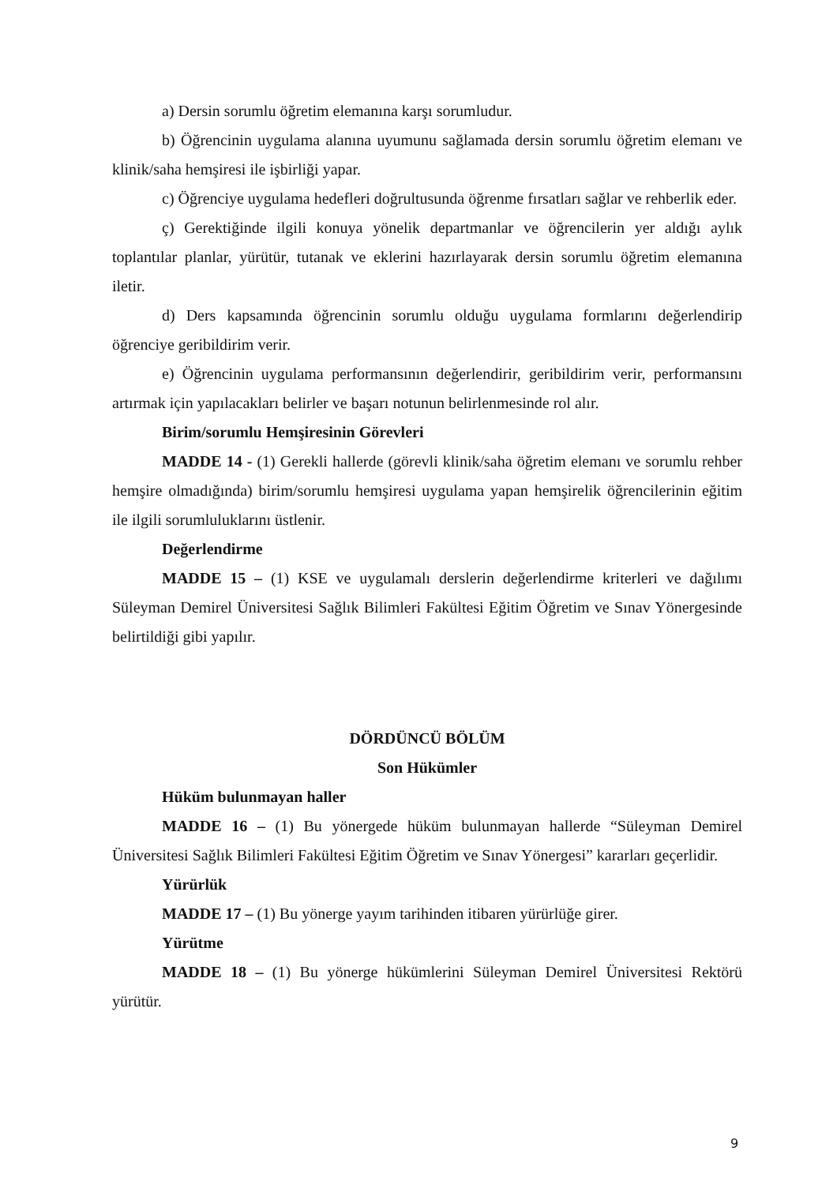a) Dersin sorumlu öğretim elemanına karşı sorumludur.
b) Öğrencinin uygulama alanına uyumunu sağlamada dersin sorumlu öğretim elemanı ve klinik/saha hemşiresi ile işbirliği yapar.
c) Öğrenciye uygulama hedefleri doğrultusunda öğrenme fırsatları sağlar ve rehberlik eder.
ç) Gerektiğinde ilgili konuya yönelik departmanlar ve öğrencilerin yer aldığı aylık toplantılar planlar, yürütür, tutanak ve eklerini hazırlayarak dersin sorumlu öğretim elemanına iletir.
d) Ders kapsamında öğrencinin sorumlu olduğu uygulama formlarını değerlendirip öğrenciye geribildirim verir.
e) Öğrencinin uygulama performansının değerlendirir, geribildirim verir, performansını artırmak için yapılacakları belirler ve başarı notunun belirlenmesinde rol alır.
Birim/sorumlu Hemşiresinin Görevleri
MADDE 14 - (1) Gerekli hallerde (görevli klinik/saha öğretim elemanı ve sorumlu rehber hemşire olmadığında) birim/sorumlu hemşiresi uygulama yapan hemşirelik öğrencilerinin eğitim ile ilgili sorumluluklarını üstlenir.
Değerlendirme
MADDE 15 – (1) KSE ve uygulamalı derslerin değerlendirme kriterleri ve dağılımı Süleyman Demirel Üniversitesi Sağlık Bilimleri Fakültesi Eğitim Öğretim ve Sınav Yönergesinde belirtildiği gibi yapılır.
DÖRDÜNCÜ BÖLÜM
Son Hükümler
Hüküm bulunmayan haller
MADDE 16 – (1) Bu yönergede hüküm bulunmayan hallerde “Süleyman Demirel Üniversitesi Sağlık Bilimleri Fakültesi Eğitim Öğretim ve Sınav Yönergesi” kararları geçerlidir.
Yürürlük
MADDE 17 – (1) Bu yönerge yayım tarihinden itibaren yürürlüğe girer.
Yürütme
MADDE 18 – (1) Bu yönerge hükümlerini Süleyman Demirel Üniversitesi Rektörü yürütür.
9